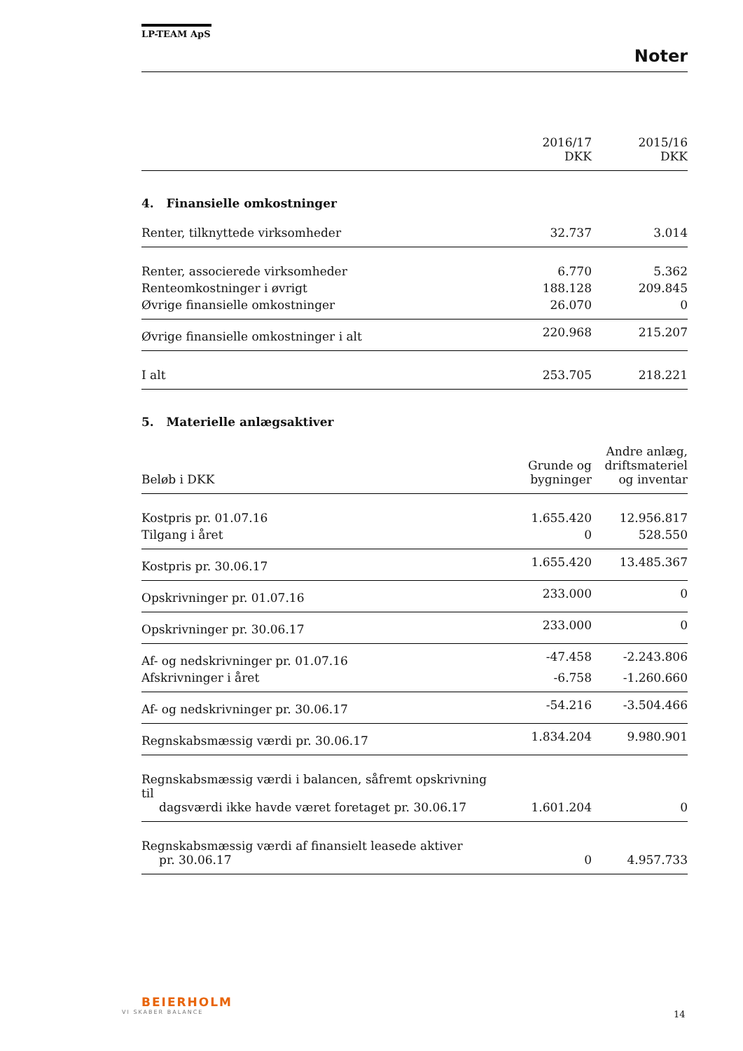LP-TEAM ApS
Noter
| | 2016/17 DKK | 2015/16 DKK |
4. Finansielle omkostninger
| Renter, tilknyttede virksomheder | 32.737 | 3.014 |
| Renter, associerede virksomheder | 6.770 | 5.362 |
| Renteomkostninger i øvrigt | 188.128 | 209.845 |
| Øvrige finansielle omkostninger | 26.070 | 0 |
| Øvrige finansielle omkostninger i alt | 220.968 | 215.207 |
| I alt | 253.705 | 218.221 |
5. Materielle anlægsaktiver
| Beløb i DKK | Grunde og bygninger | Andre anlæg, driftsmateriel og inventar |
| Kostpris pr. 01.07.16 | 1.655.420 | 12.956.817 |
| Tilgang i året | 0 | 528.550 |
| Kostpris pr. 30.06.17 | 1.655.420 | 13.485.367 |
| Opskrivninger pr. 01.07.16 | 233.000 | 0 |
| Opskrivninger pr. 30.06.17 | 233.000 | 0 |
| Af- og nedskrivninger pr. 01.07.16 | -47.458 | -2.243.806 |
| Afskrivninger i året | -6.758 | -1.260.660 |
| Af- og nedskrivninger pr. 30.06.17 | -54.216 | -3.504.466 |
| Regnskabsmæssig værdi pr. 30.06.17 | 1.834.204 | 9.980.901 |
| Regnskabsmæssig værdi i balancen, såfremt opskrivning til dagsværdi ikke havde været foretaget pr. 30.06.17 | 1.601.204 | 0 |
| Regnskabsmæssig værdi af finansielt leasede aktiver pr. 30.06.17 | 0 | 4.957.733 |
BEIERHOLM
VI SKABER BALANCE
14